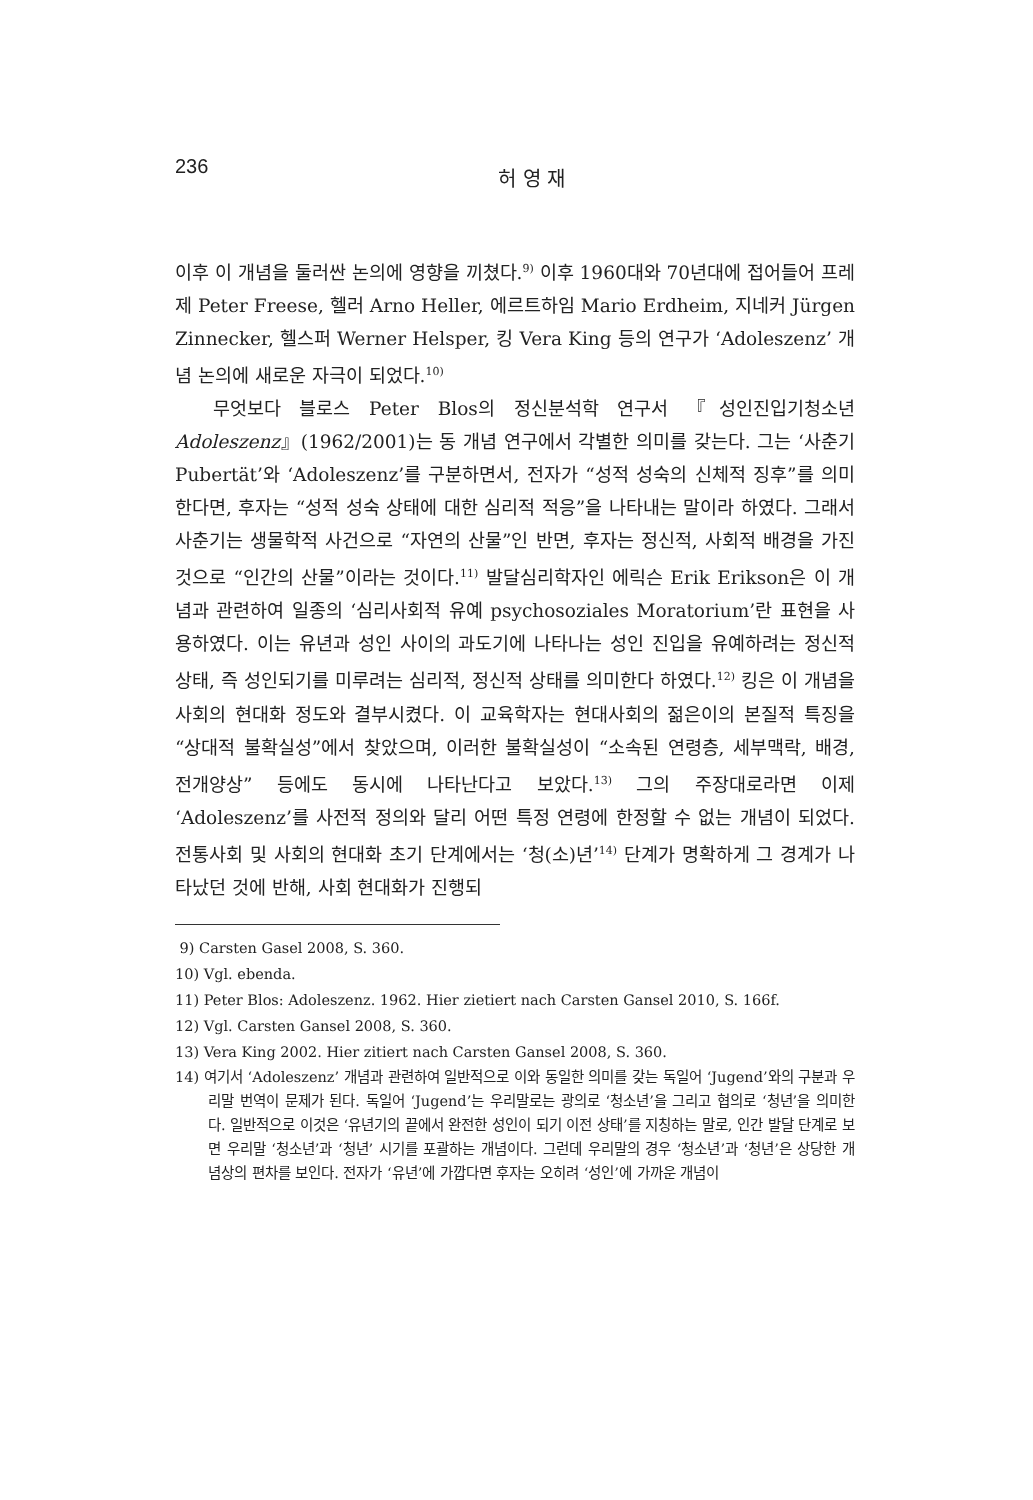236
허 영 재
이후 이 개념을 둘러싼 논의에 영향을 끼쳤다.<sup>9)</sup> 이후 1960대와 70년대에 접어들어 프레제 Peter Freese, 헬러 Arno Heller, 에르트하임 Mario Erdheim, 지네커 Jürgen Zinnecker, 헬스퍼 Werner Helsper, 킹 Vera King 등의 연구가 ‘Adoleszenz’ 개념 논의에 새로운 자극이 되었다.<sup>10)</sup>
무엇보다 블로스 Peter Blos의 정신분석학 연구서 『성인진입기청소년 Adoleszenz』(1962/2001)는 동 개념 연구에서 각별한 의미를 갖는다. 그는 ‘사춘기 Pubertät’와 ‘Adoleszenz’를 구분하면서, 전자가 “성적 성숙의 신체적 징후”를 의미한다면, 후자는 “성적 성숙 상태에 대한 심리적 적응”을 나타내는 말이라 하였다. 그래서 사춘기는 생물학적 사건으로 “자연의 산물”인 반면, 후자는 정신적, 사회적 배경을 가진 것으로 “인간의 산물”이라는 것이다.<sup>11)</sup> 발달심리학자인 에릭슨 Erik Erikson은 이 개념과 관련하여 일종의 ‘심리사회적 유예 psychosoziales Moratorium’란 표현을 사용하였다. 이는 유년과 성인 사이의 과도기에 나타나는 성인 진입을 유예하려는 정신적 상태, 즉 성인되기를 미루려는 심리적, 정신적 상태를 의미한다 하였다.<sup>12)</sup> 킹은 이 개념을 사회의 현대화 정도와 결부시켰다. 이 교육학자는 현대사회의 젊은이의 본질적 특징을 “상대적 불확실성”에서 찾았으며, 이러한 불확실성이 “소속된 연령층, 세부맥락, 배경, 전개양상” 등에도 동시에 나타난다고 보았다.<sup>13)</sup> 그의 주장대로라면 이제 ‘Adoleszenz’를 사전적 정의와 달리 어떤 특정 연령에 한정할 수 없는 개념이 되었다. 전통사회 및 사회의 현대화 초기 단계에서는 ‘청(소)년’<sup>14)</sup> 단계가 명확하게 그 경계가 나타났던 것에 반해, 사회 현대화가 진행되
9) Carsten Gasel 2008, S. 360.
10) Vgl. ebenda.
11) Peter Blos: Adoleszenz. 1962. Hier zietiert nach Carsten Gansel 2010, S. 166f.
12) Vgl. Carsten Gansel 2008, S. 360.
13) Vera King 2002. Hier zitiert nach Carsten Gansel 2008, S. 360.
14) 여기서 ‘Adoleszenz’ 개념과 관련하여 일반적으로 이와 동일한 의미를 갖는 독일어 ‘Jugend’와의 구분과 우리말 번역이 문제가 된다. 독일어 ‘Jugend’는 우리말로는 광의로 ‘청소년’을 그리고 협의로 ‘청년’을 의미한다. 일반적으로 이것은 ‘유년기의 끝에서 완전한 성인이 되기 이전 상태’를 지칭하는 말로, 인간 발달 단계로 보면 우리말 ‘청소년’과 ‘청년’ 시기를 포괄하는 개념이다. 그런데 우리말의 경우 ‘청소년’과 ‘청년’은 상당한 개념상의 편차를 보인다. 전자가 ‘유년’에 가깝다면 후자는 오히려 ‘성인’에 가까운 개념이